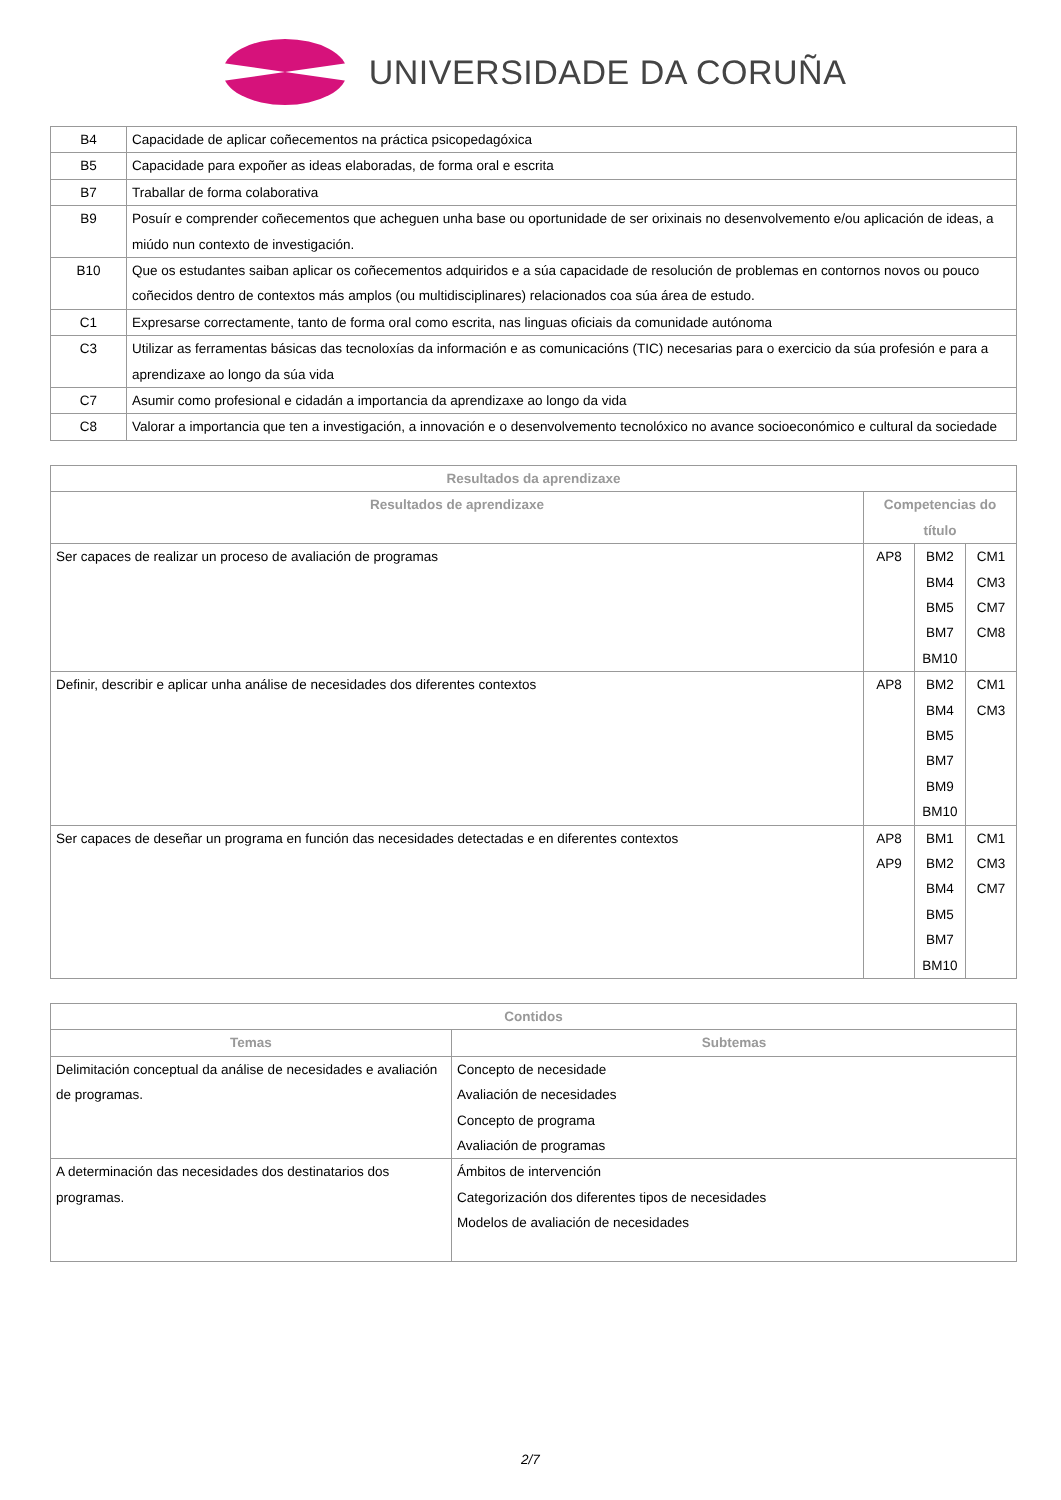UNIVERSIDADE DA CORUÑA
| B4 | Capacidade de aplicar coñecementos na práctica psicopedagóxica |
| B5 | Capacidade para expoñer as ideas elaboradas, de forma oral e escrita |
| B7 | Traballar de forma colaborativa |
| B9 | Posuír e comprender coñecementos que acheguen unha base ou oportunidade de ser orixinais no desenvolvemento e/ou aplicación de ideas, a miúdo nun contexto de investigación. |
| B10 | Que os estudantes saiban aplicar os coñecementos adquiridos e a súa capacidade de resolución de problemas en contornos novos ou pouco coñecidos dentro de contextos más amplos (ou multidisciplinares) relacionados coa súa área de estudo. |
| C1 | Expresarse correctamente, tanto de forma oral como escrita, nas linguas oficiais da comunidade autónoma |
| C3 | Utilizar as ferramentas básicas das tecnoloxías da información e as comunicacións (TIC) necesarias para o exercicio da súa profesión e para a aprendizaxe ao longo da súa vida |
| C7 | Asumir como profesional e cidadán a importancia da aprendizaxe ao longo da vida |
| C8 | Valorar a importancia que ten a investigación, a innovación e o desenvolvemento tecnolóxico no avance socioeconómico e cultural da sociedade |
| Resultados da aprendizaxe | | | |
| --- | --- | --- | --- |
| Resultados de aprendizaxe | Competencias do título | | |
| Ser capaces de realizar un proceso de avaliación de programas | AP8 | BM2 BM4 BM5 BM7 BM10 | CM1 CM3 CM7 CM8 |
| Definir, describir e aplicar unha análise de necesidades dos diferentes contextos | AP8 | BM2 BM4 BM5 BM7 BM9 BM10 | CM1 CM3 |
| Ser capaces de deseñar un programa en función das necesidades detectadas e en diferentes contextos | AP8 AP9 | BM1 BM2 BM4 BM5 BM7 BM10 | CM1 CM3 CM7 |
| Contidos | |
| --- | --- |
| Temas | Subtemas |
| Delimitación conceptual da análise de necesidades e avaliación de programas. | Concepto de necesidade Avaliación de necesidades Concepto de programa Avaliación de programas |
| A determinación das necesidades dos destinatarios dos programas. | Ámbitos de intervención Categorización dos diferentes tipos de necesidades Modelos de avaliación de necesidades |
2/7